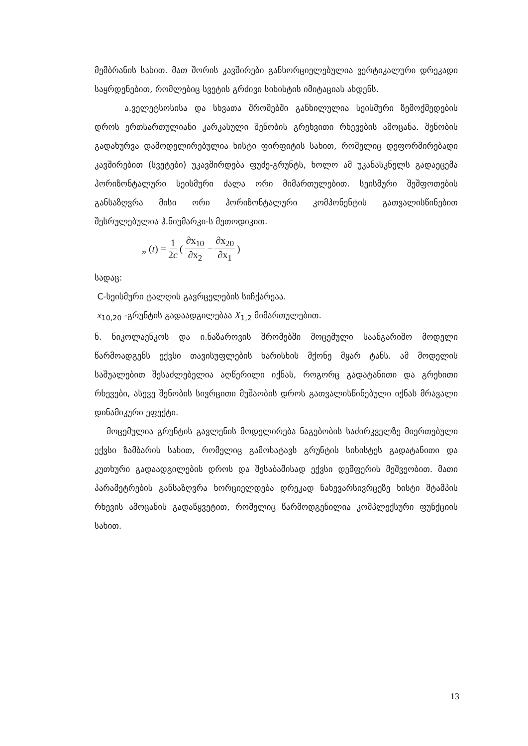მემბრანის სახით. მათ შორის კავშირები განხორციელებულია ვერტიკალური დრეკადი საყრდენებით, რომლებიც სვეტის გრძივი სიხისტის იმიტაციას ახდენს.
ა.ველეტსოსისა და სხვათა შრომებში განხილულია სეისმური ზემოქმედების დროს ერთსართულიანი კარკასული შენობის გრეხვითი რხევების ამოცანა. შენობის გადახურვა დამოდელირებულია ხისტი ფირფიტის სახით, რომელიც დეფორმირებადი კავშირებით (სვეტები) უკავშირდება ფუძე-გრუნტს, ხოლო ამ უკანასკნელს გადაეცემა ჰორიზონტალური სეისმური ძალა ორი მიმართულებით. სეისმური შეშფოთების განსაზღვრა მისი ორი ჰორიზონტალური კომპონენტის გათვალისწინებით შესრულებულია ჰ.ნიუმარკი-ს მეთოდიკით.
„ (t) = 1 2c (∂x<sub>10</sub> ∂x<sub>2</sub> − ∂x<sub>20</sub> ∂x<sub>1</sub>)
სადაც:
C-სეისმური ტალღის გავრცელების სიჩქარეაა.
x<sub>10,20</sub> -გრუნტის გადაადგილებაა X<sub>1,2</sub> მიმართულებით.
ნ. ნიკოლაენკოს და ი.ნაზაროვის შრომებში მოცემული საანგარიშო მოდელი წარმოადგენს ექვსი თავისუფლების ხარისხის მქონე მყარ ტანს. ამ მოდელის საშუალებით შესაძლებელია აღწერილი იქნას, როგორც გადატანითი და გრეხითი რხევები, ასევე შენობის სივრცითი მუშაობის დროს გათვალისწინებული იქნას მრავალი დინამიკური ეფექტი.
მოცემულია გრუნტის გავლენის მოდელირება ნაგებობის საძირკველზე მიერთებული ექვსი ზამბარის სახით, რომელიც გამოხატავს გრუნტის სიხისტეს გადატანითი და კუთხური გადაადგილების დროს და შესაბამისად ექვსი დემფერის მეშვეობით. მათი პარამეტრების განსაზღვრა ხორციელდება დრეკად ნახევარსივრცეზე ხისტი შტამპის რხევის ამოცანის გადაწყვეტით, რომელიც წარმოდგენილია კომპლექსური ფუნქციის სახით.
13